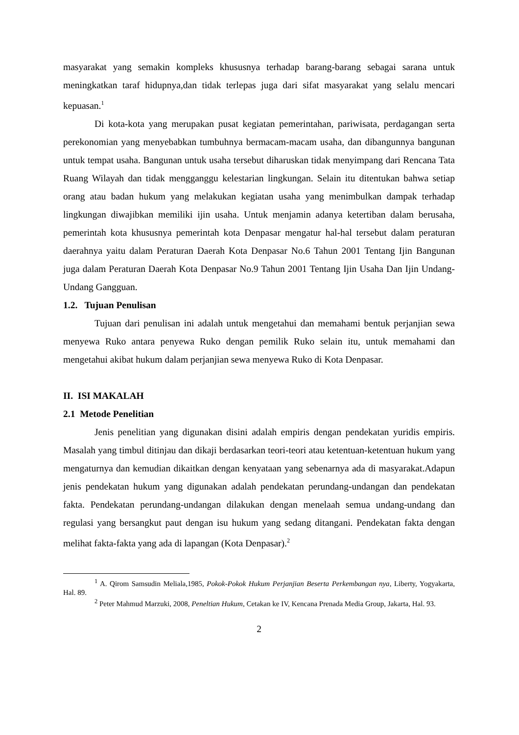masyarakat yang semakin kompleks khususnya terhadap barang-barang sebagai sarana untuk meningkatkan taraf hidupnya,dan tidak terlepas juga dari sifat masyarakat yang selalu mencari kepuasan.<sup>1</sup>
Di kota-kota yang merupakan pusat kegiatan pemerintahan, pariwisata, perdagangan serta perekonomian yang menyebabkan tumbuhnya bermacam-macam usaha, dan dibangunnya bangunan untuk tempat usaha. Bangunan untuk usaha tersebut diharuskan tidak menyimpang dari Rencana Tata Ruang Wilayah dan tidak mengganggu kelestarian lingkungan. Selain itu ditentukan bahwa setiap orang atau badan hukum yang melakukan kegiatan usaha yang menimbulkan dampak terhadap lingkungan diwajibkan memiliki ijin usaha. Untuk menjamin adanya ketertiban dalam berusaha, pemerintah kota khususnya pemerintah kota Denpasar mengatur hal-hal tersebut dalam peraturan daerahnya yaitu dalam Peraturan Daerah Kota Denpasar No.6 Tahun 2001 Tentang Ijin Bangunan juga dalam Peraturan Daerah Kota Denpasar No.9 Tahun 2001 Tentang Ijin Usaha Dan Ijin Undang-Undang Gangguan.
1.2. Tujuan Penulisan
Tujuan dari penulisan ini adalah untuk mengetahui dan memahami bentuk perjanjian sewa menyewa Ruko antara penyewa Ruko dengan pemilik Ruko selain itu, untuk memahami dan mengetahui akibat hukum dalam perjanjian sewa menyewa Ruko di Kota Denpasar.
II. ISI MAKALAH
2.1 Metode Penelitian
Jenis penelitian yang digunakan disini adalah empiris dengan pendekatan yuridis empiris. Masalah yang timbul ditinjau dan dikaji berdasarkan teori-teori atau ketentuan-ketentuan hukum yang mengaturnya dan kemudian dikaitkan dengan kenyataan yang sebenarnya ada di masyarakat.Adapun jenis pendekatan hukum yang digunakan adalah pendekatan perundang-undangan dan pendekatan fakta. Pendekatan perundang-undangan dilakukan dengan menelaah semua undang-undang dan regulasi yang bersangkut paut dengan isu hukum yang sedang ditangani. Pendekatan fakta dengan melihat fakta-fakta yang ada di lapangan (Kota Denpasar).<sup>2</sup>
<sup>1</sup> A. Qirom Samsudin Meliala,1985, Pokok-Pokok Hukum Perjanjian Beserta Perkembangan nya, Liberty, Yogyakarta, Hal. 89.
<sup>2</sup> Peter Mahmud Marzuki, 2008, Peneltian Hukum, Cetakan ke IV, Kencana Prenada Media Group, Jakarta, Hal. 93.
2